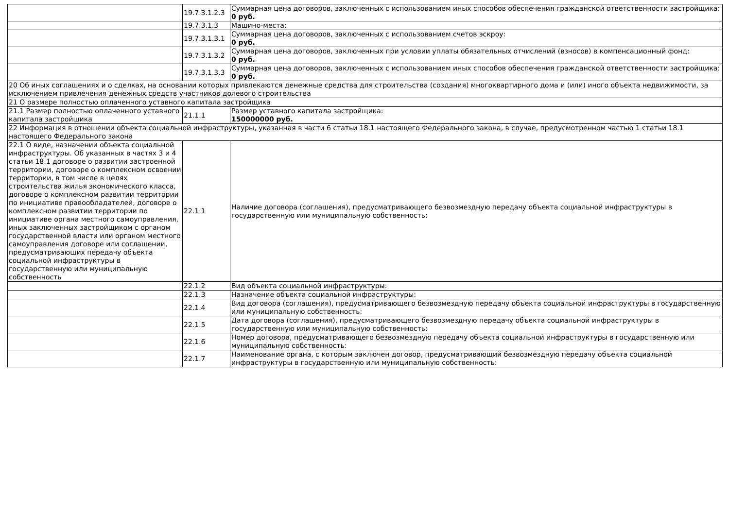| | 19.7.3.1.2.3 | Суммарная цена договоров, заключенных с использованием иных способов обеспечения гражданской ответственности застройщика: 0 руб. |
| | 19.7.3.1.3 | Машино-места: |
| | 19.7.3.1.3.1 | Суммарная цена договоров, заключенных с использованием счетов эскроу: 0 руб. |
| | 19.7.3.1.3.2 | Суммарная цена договоров, заключенных при условии уплаты обязательных отчислений (взносов) в компенсационный фонд: 0 руб. |
| | 19.7.3.1.3.3 | Суммарная цена договоров, заключенных с использованием иных способов обеспечения гражданской ответственности застройщика: 0 руб. |
| 20 Об иных соглашениях и о сделках, на основании которых привлекаются денежные средства для строительства (создания) многоквартирного дома и (или) иного объекта недвижимости, за исключением привлечения денежных средств участников долевого строительства | | |
| 21 О размере полностью оплаченного уставного капитала застройщика | | |
| 21.1 Размер полностью оплаченного уставного капитала застройщика | 21.1.1 | Размер уставного капитала застройщика: 150000000 руб. |
| 22 Информация в отношении объекта социальной инфраструктуры, указанная в части 6 статьи 18.1 настоящего Федерального закона, в случае, предусмотренном частью 1 статьи 18.1 настоящего Федерального закона | | |
| 22.1 О виде, назначении объекта социальной инфраструктуры. Об указанных в частях 3 и 4 статьи 18.1 договоре о развитии застроенной территории, договоре о комплексном освоении территории, в том числе в целях строительства жилья экономического класса, договоре о комплексном развитии территории по инициативе правообладателей, договоре о комплексном развитии территории по инициативе органа местного самоуправления, иных заключенных застройщиком с органом государственной власти или органом местного самоуправления договоре или соглашении, предусматривающих передачу объекта социальной инфраструктуры в государственную или муниципальную собственность | 22.1.1 | Наличие договора (соглашения), предусматривающего безвозмездную передачу объекта социальной инфраструктуры в государственную или муниципальную собственность: |
| | 22.1.2 | Вид объекта социальной инфраструктуры: |
| | 22.1.3 | Назначение объекта социальной инфраструктуры: |
| | 22.1.4 | Вид договора (соглашения), предусматривающего безвозмездную передачу объекта социальной инфраструктуры в государственную или муниципальную собственность: |
| | 22.1.5 | Дата договора (соглашения), предусматривающего безвозмездную передачу объекта социальной инфраструктуры в государственную или муниципальную собственность: |
| | 22.1.6 | Номер договора, предусматривающего безвозмездную передачу объекта социальной инфраструктуры в государственную или муниципальную собственность: |
| | 22.1.7 | Наименование органа, с которым заключен договор, предусматривающий безвозмездную передачу объекта социальной инфраструктуры в государственную или муниципальную собственность: |